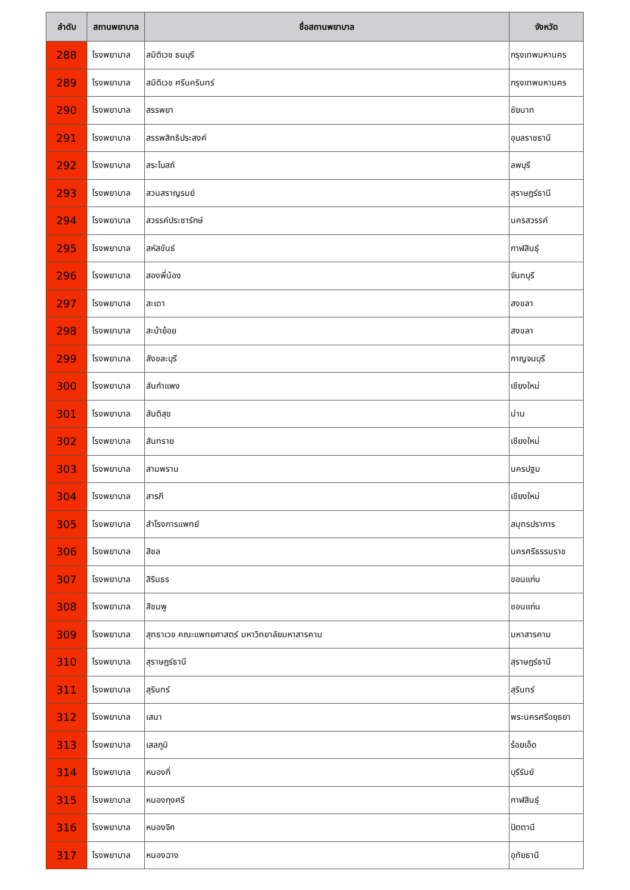| ลำดับ | สถานพยาบาล | ชื่อสถานพยาบาล | จังหวัด |
| --- | --- | --- | --- |
| 288 | โรงพยาบาล | สมิติเวช ธนบุรี | กรุงเทพมหานคร |
| 289 | โรงพยาบาล | สมิติเวช ศรีนครินทร์ | กรุงเทพมหานคร |
| 290 | โรงพยาบาล | สรรพยา | ชัยนาท |
| 291 | โรงพยาบาล | สรรพสิทธิประสงค์ | อุบลราชธานี |
| 292 | โรงพยาบาล | สระโบสถ์ | ลพบุรี |
| 293 | โรงพยาบาล | สวนสราญรมย์ | สุราษฎร์ธานี |
| 294 | โรงพยาบาล | สวรรค์ประชารักษ์ | นครสวรรค์ |
| 295 | โรงพยาบาล | สหัสขันธ์ | กาฬสินธุ์ |
| 296 | โรงพยาบาล | สองพี่น้อง | จันทบุรี |
| 297 | โรงพยาบาล | สะเดา | สงขลา |
| 298 | โรงพยาบาล | สะบ้าย้อย | สงขลา |
| 299 | โรงพยาบาล | สังขละบุรี | กาญจนบุรี |
| 300 | โรงพยาบาล | สันกำแพง | เชียงใหม่ |
| 301 | โรงพยาบาล | สันติสุข | น่าน |
| 302 | โรงพยาบาล | สันทราย | เชียงใหม่ |
| 303 | โรงพยาบาล | สามพราน | นครปฐม |
| 304 | โรงพยาบาล | สารภี | เชียงใหม่ |
| 305 | โรงพยาบาล | สำโรงการแพทย์ | สมุทรปราการ |
| 306 | โรงพยาบาล | สิชล | นครศรีธรรมราช |
| 307 | โรงพยาบาล | สิรินธร | ขอนแก่น |
| 308 | โรงพยาบาล | สีชมพู | ขอนแก่น |
| 309 | โรงพยาบาล | สุทธาเวช คณะแพทยศาสตร์ มหาวิทยาลัยมหาสารคาม | มหาสารคาม |
| 310 | โรงพยาบาล | สุราษฎร์ธานี | สุราษฎร์ธานี |
| 311 | โรงพยาบาล | สุรินทร์ | สุรินทร์ |
| 312 | โรงพยาบาล | เสนา | พระนครศรีอยุธยา |
| 313 | โรงพยาบาล | เสลภูมิ | ร้อยเอ็ด |
| 314 | โรงพยาบาล | หนองกี่ | บุรีรัมย์ |
| 315 | โรงพยาบาล | หนองกุงศรี | กาฬสินธุ์ |
| 316 | โรงพยาบาล | หนองจิก | ปัตตานี |
| 317 | โรงพยาบาล | หนองฉาง | อุทัยธานี |